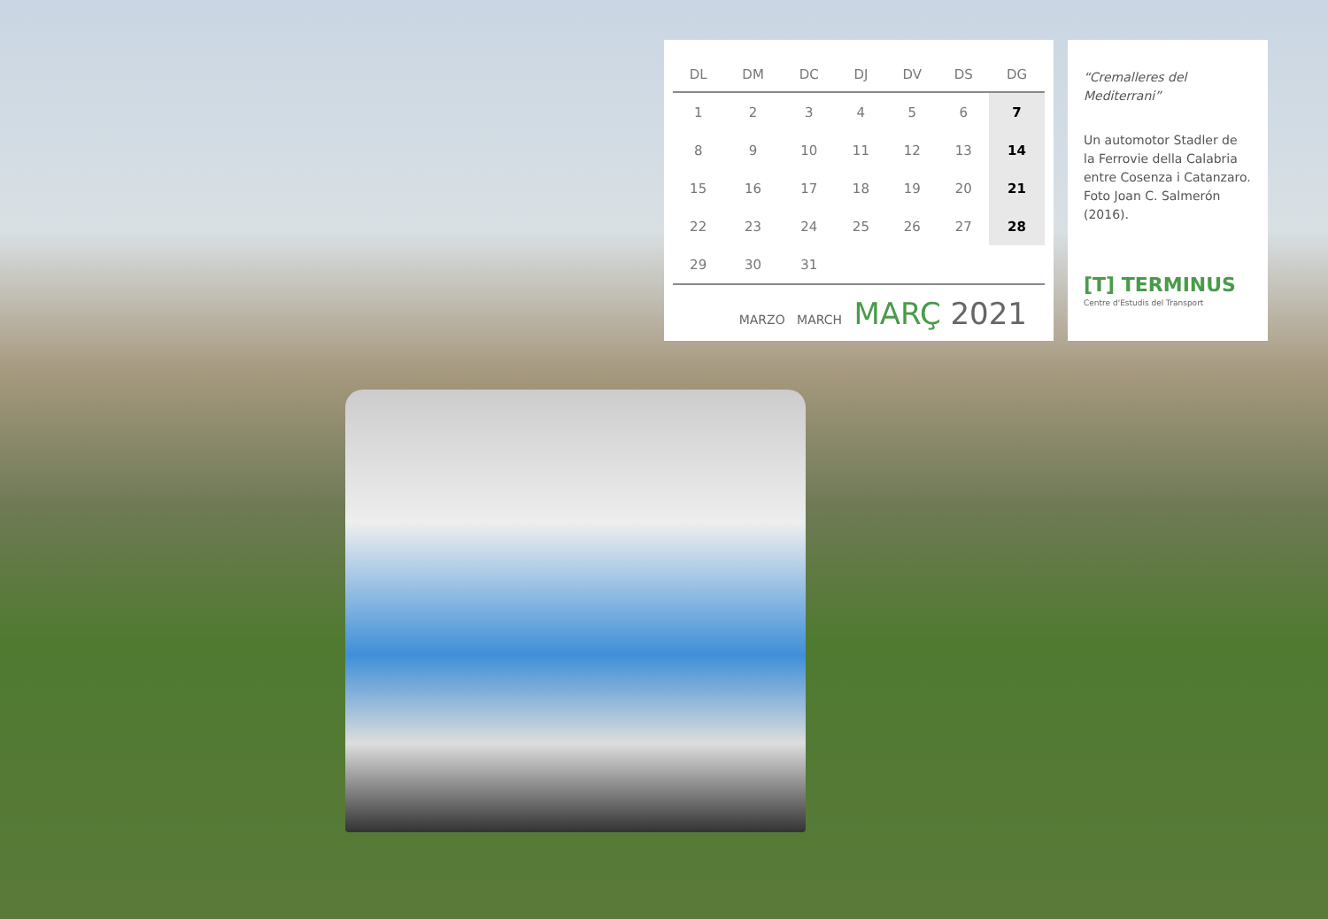| DL | DM | DC | DJ | DV | DS | DG |
| --- | --- | --- | --- | --- | --- | --- |
| 1 | 2 | 3 | 4 | 5 | 6 | 7 |
| 8 | 9 | 10 | 11 | 12 | 13 | 14 |
| 15 | 16 | 17 | 18 | 19 | 20 | 21 |
| 22 | 23 | 24 | 25 | 26 | 27 | 28 |
| 29 | 30 | 31 | | | | |
MARZO MARCH MARÇ 2021
“Cremalleres del Mediterrani”
Un automotor Stadler de la Ferrovie della Calabria entre Cosenza i Catanzaro. Foto Joan C. Salmerón (2016).
[T] TERMINUS
Centre d'Estudis del Transport